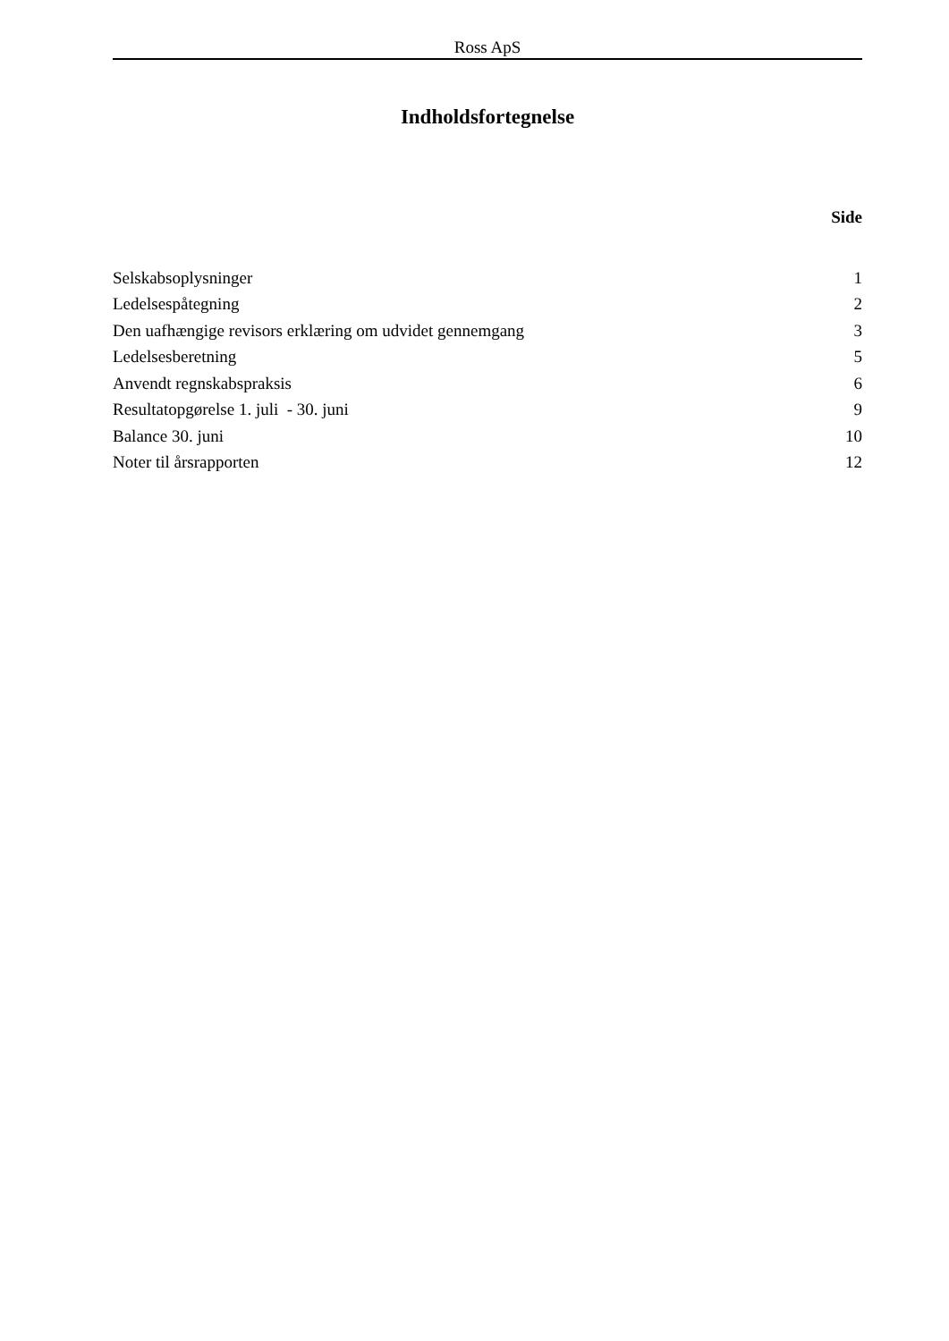Ross ApS
Indholdsfortegnelse
Side
| Selskabsoplysninger | 1 |
| Ledelsespåtegning | 2 |
| Den uafhængige revisors erklæring om udvidet gennemgang | 3 |
| Ledelsesberetning | 5 |
| Anvendt regnskabspraksis | 6 |
| Resultatopgørelse 1. juli - 30. juni | 9 |
| Balance 30. juni | 10 |
| Noter til årsrapporten | 12 |